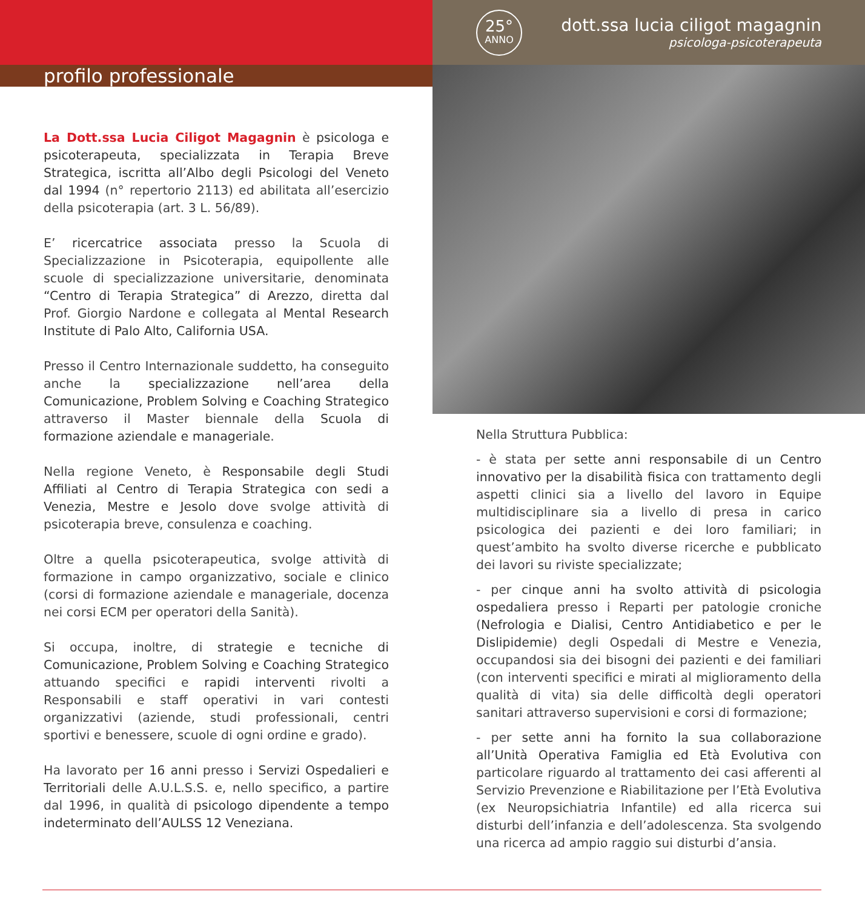profilo professionale
La Dott.ssa Lucia Ciligot Magagnin è psicologa e psicoterapeuta, specializzata in Terapia Breve Strategica, iscritta all’Albo degli Psicologi del Veneto dal 1994 (n° repertorio 2113) ed abilitata all’esercizio della psicoterapia (art. 3 L. 56/89).
E’ ricercatrice associata presso la Scuola di Specializzazione in Psicoterapia, equipollente alle scuole di specializzazione universitarie, denominata “Centro di Terapia Strategica” di Arezzo, diretta dal Prof. Giorgio Nardone e collegata al Mental Research Institute di Palo Alto, California USA.
Presso il Centro Internazionale suddetto, ha conseguito anche la specializzazione nell’area della Comunicazione, Problem Solving e Coaching Strategico attraverso il Master biennale della Scuola di formazione aziendale e manageriale.
Nella regione Veneto, è Responsabile degli Studi Affiliati al Centro di Terapia Strategica con sedi a Venezia, Mestre e Jesolo dove svolge attività di psicoterapia breve, consulenza e coaching.
Oltre a quella psicoterapeutica, svolge attività di formazione in campo organizzativo, sociale e clinico (corsi di formazione aziendale e manageriale, docenza nei corsi ECM per operatori della Sanità).
Si occupa, inoltre, di strategie e tecniche di Comunicazione, Problem Solving e Coaching Strategico attuando specifici e rapidi interventi rivolti a Responsabili e staff operativi in vari contesti organizzativi (aziende, studi professionali, centri sportivi e benessere, scuole di ogni ordine e grado).
Ha lavorato per 16 anni presso i Servizi Ospedalieri e Territoriali delle A.U.L.S.S. e, nello specifico, a partire dal 1996, in qualità di psicologo dipendente a tempo indeterminato dell’AULSS 12 Veneziana.
25°
ANNO
dott.ssa lucia ciligot magagnin
psicologa-psicoterapeuta
Nella Struttura Pubblica:
- è stata per sette anni responsabile di un Centro innovativo per la disabilità fisica con trattamento degli aspetti clinici sia a livello del lavoro in Equipe multidisciplinare sia a livello di presa in carico psicologica dei pazienti e dei loro familiari; in quest’ambito ha svolto diverse ricerche e pubblicato dei lavori su riviste specializzate;
- per cinque anni ha svolto attività di psicologia ospedaliera presso i Reparti per patologie croniche (Nefrologia e Dialisi, Centro Antidiabetico e per le Dislipidemie) degli Ospedali di Mestre e Venezia, occupandosi sia dei bisogni dei pazienti e dei familiari (con interventi specifici e mirati al miglioramento della qualità di vita) sia delle difficoltà degli operatori sanitari attraverso supervisioni e corsi di formazione;
- per sette anni ha fornito la sua collaborazione all’Unità Operativa Famiglia ed Età Evolutiva con particolare riguardo al trattamento dei casi afferenti al Servizio Prevenzione e Riabilitazione per l’Età Evolutiva (ex Neuropsichiatria Infantile) ed alla ricerca sui disturbi dell’infanzia e dell’adolescenza. Sta svolgendo una ricerca ad ampio raggio sui disturbi d’ansia.